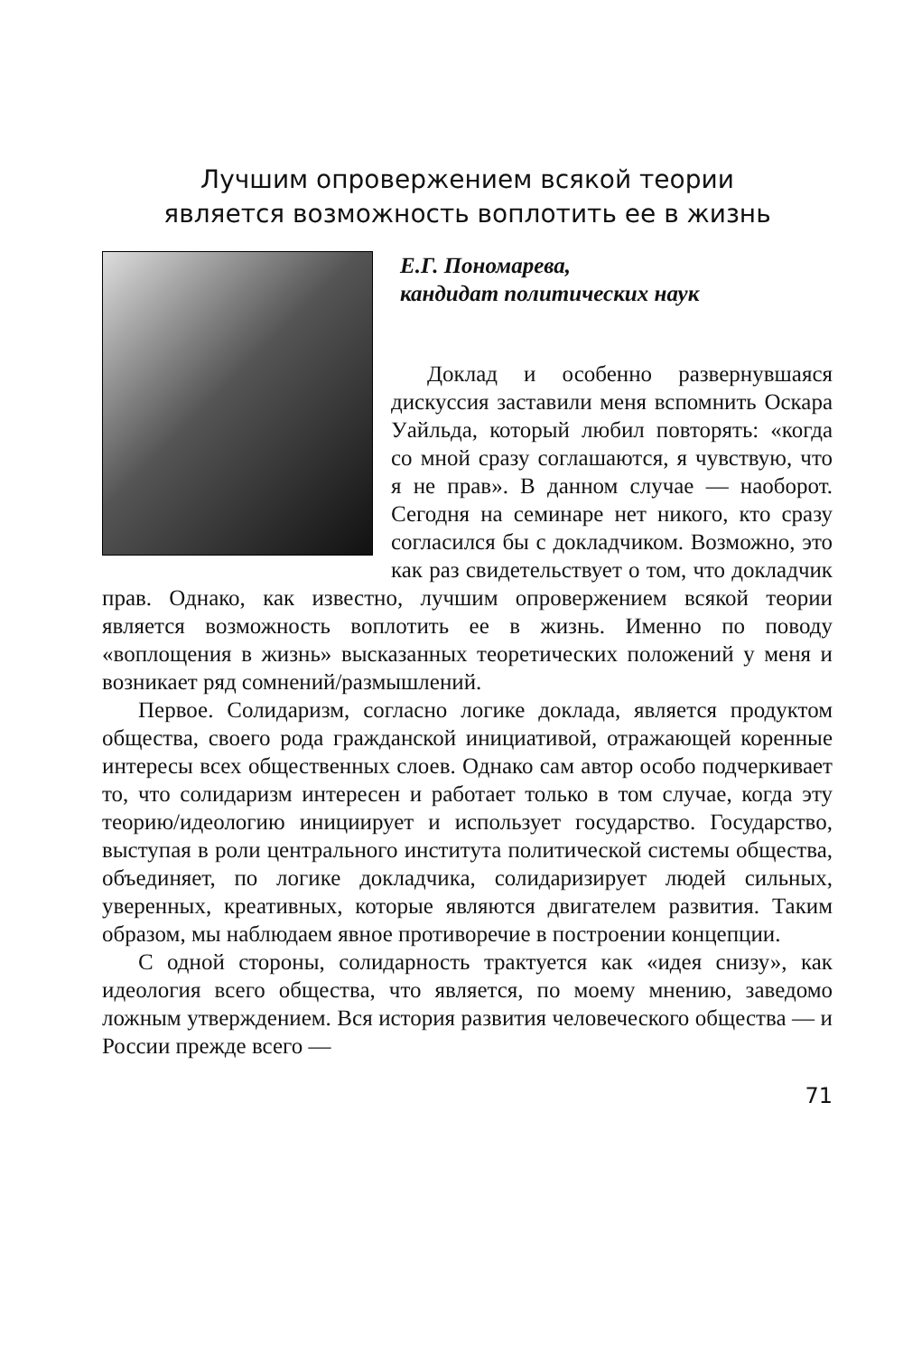Лучшим опровержением всякой теории
является возможность воплотить ее в жизнь
Е.Г. Пономарева,
кандидат политических наук
Доклад и особенно развернувшаяся дискуссия заставили меня вспомнить Оскара Уайльда, который любил повторять: «когда со мной сразу соглашаются, я чувствую, что я не прав». В данном случае — наоборот. Сегодня на семинаре нет никого, кто сразу согласился бы с докладчиком. Возможно, это как раз свидетельствует о том, что докладчик прав. Однако, как известно, лучшим опровержением всякой теории является возможность воплотить ее в жизнь. Именно по поводу «воплощения в жизнь» высказанных теоретических положений у меня и возникает ряд сомнений/размышлений.
Первое. Солидаризм, согласно логике доклада, является продуктом общества, своего рода гражданской инициативой, отражающей коренные интересы всех общественных слоев. Однако сам автор особо подчеркивает то, что солидаризм интересен и работает только в том случае, когда эту теорию/идеологию инициирует и использует государство. Государство, выступая в роли центрального института политической системы общества, объединяет, по логике докладчика, солидаризирует людей сильных, уверенных, креативных, которые являются двигателем развития. Таким образом, мы наблюдаем явное противоречие в построении концепции.
С одной стороны, солидарность трактуется как «идея снизу», как идеология всего общества, что является, по моему мнению, заведомо ложным утверждением. Вся история развития человеческого общества — и России прежде всего —
71